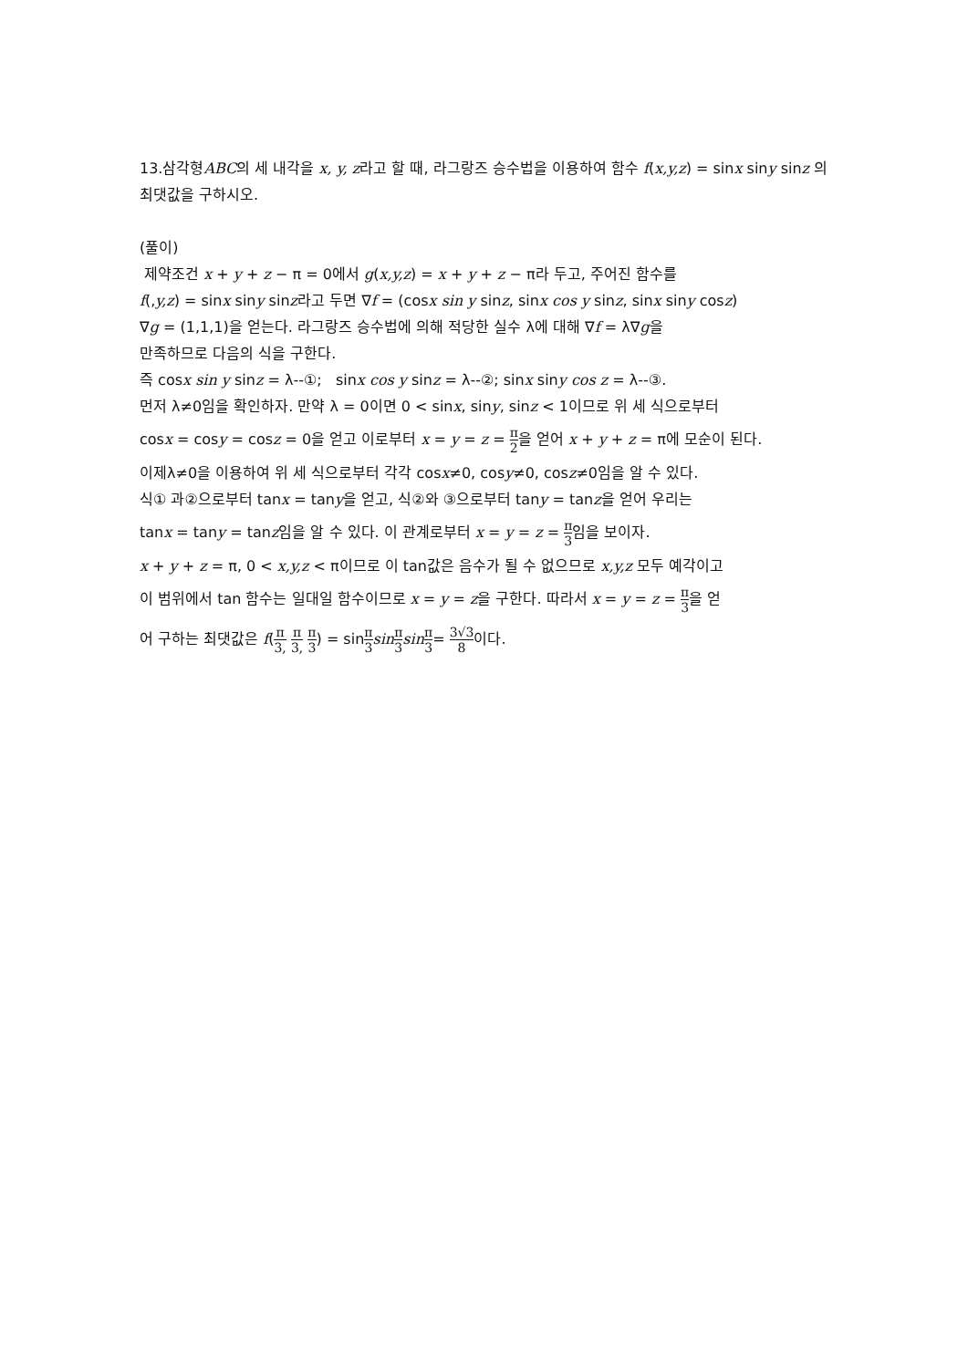13.삼각형ABC의 세 내각을 x, y, z라고 할 때, 라그랑즈 승수법을 이용하여 함수 f(x,y,z) = sinx siny sinz 의 최댓값을 구하시오.
(풀이)
제약조건 x + y + z − π = 0에서 g(x,y,z) = x + y + z − π라 두고, 주어진 함수를
f(,y,z) = sinx siny sinz라고 두면 ∇f = (cosx sin y sinz, sinx cos y sinz, sinx siny cosz)
∇g = (1,1,1)을 얻는다. 라그랑즈 승수법에 의해 적당한 실수 λ에 대해 ∇f = λ∇g을
만족하므로 다음의 식을 구한다.
즉 cosx sin y sinz = λ--①; sinx cos y sinz = λ--②; sinx siny cos z = λ--③.
먼저 λ≠0임을 확인하자. 만약 λ = 0이면 0 < sinx, siny, sinz < 1이므로 위 세 식으로부터
cosx = cosy = cosz = 0을 얻고 이로부터 x = y = z = π 2을 얻어 x + y + z = π에 모순이 된다.
이제λ≠0을 이용하여 위 세 식으로부터 각각 cosx≠0, cosy≠0, cosz≠0임을 알 수 있다.
식① 과②으로부터 tanx = tany을 얻고, 식②와 ③으로부터 tany = tanz을 얻어 우리는
tanx = tany = tanz임을 알 수 있다. 이 관계로부터 x = y = z = π 3임을 보이자.
x + y + z = π, 0 < x,y,z < π이므로 이 tan값은 음수가 될 수 없으므로 x,y,z 모두 예각이고
이 범위에서 tan 함수는 일대일 함수이므로 x = y = z을 구한다. 따라서 x = y = z = π 3을 얻
어 구하는 최댓값은 f(π 3, π 3, π 3) = sinπ 3 sin π 3 sin π 3= 3√3 8이다.